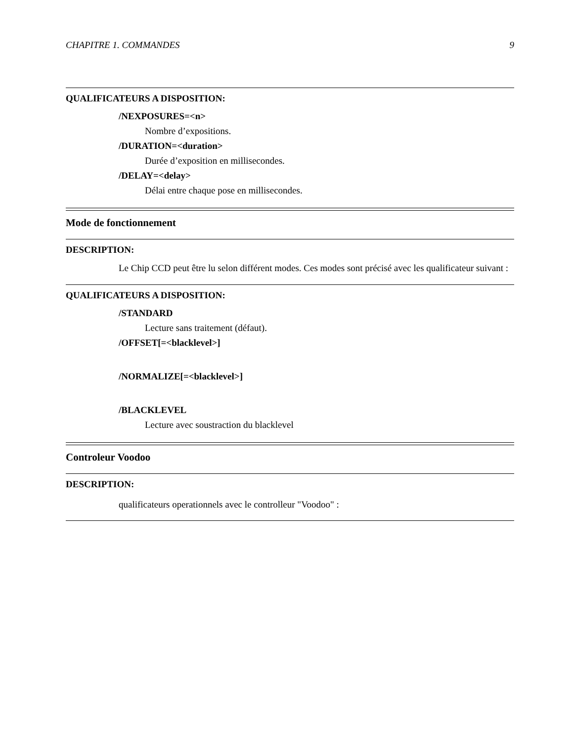CHAPITRE 1. COMMANDES 9
QUALIFICATEURS A DISPOSITION:
/NEXPOSURES=<n>
Nombre d’expositions.
/DURATION=<duration>
Durée d’exposition en millisecondes.
/DELAY=<delay>
Délai entre chaque pose en millisecondes.
Mode de fonctionnement
DESCRIPTION:
Le Chip CCD peut être lu selon différent modes. Ces modes sont précisé avec les qualificateur suivant :
QUALIFICATEURS A DISPOSITION:
/STANDARD
Lecture sans traitement (défaut).
/OFFSET[=<blacklevel>]
/NORMALIZE[=<blacklevel>]
/BLACKLEVEL
Lecture avec soustraction du blacklevel
Controleur Voodoo
DESCRIPTION:
qualificateurs operationnels avec le controlleur "Voodoo" :